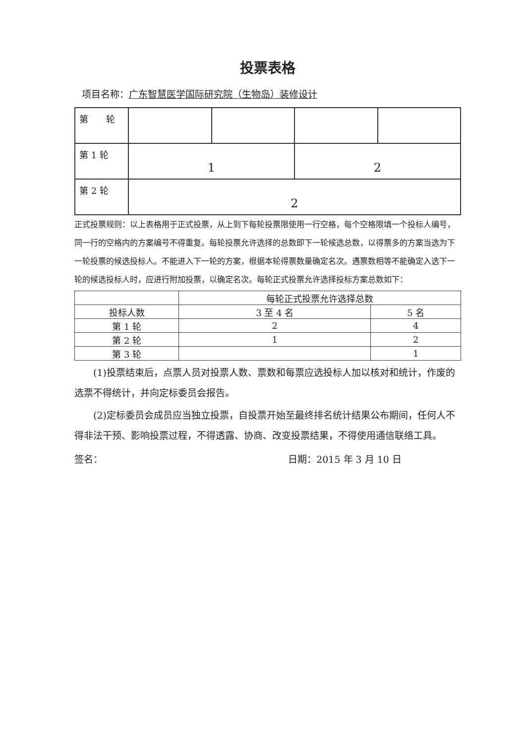投票表格
项目名称：广东智慧医学国际研究院（生物岛）装修设计
| 第 轮 | | | | |
| 第 1 轮 | 1 | | 2 | |
| 第 2 轮 | 2 | | | |
正式投票规则：以上表格用于正式投票，从上到下每轮投票限使用一行空格，每个空格限填一个投标人编号，同一行的空格内的方案编号不得重复。每轮投票允许选择的总数即下一轮候选总数，以得票多的方案当选为下一轮投票的候选投标人。不能进入下一轮的方案，根据本轮得票数量确定名次。遇票数相等不能确定入选下一轮的候选投标人时，应进行附加投票，以确定名次。每轮正式投票允许选择投标方案总数如下：
| | 每轮正式投票允许选择总数 | |
| 投标人数 | 3 至 4 名 | 5 名 |
| 第 1 轮 | 2 | 4 |
| 第 2 轮 | 1 | 2 |
| 第 3 轮 | | 1 |
(1)投票结束后，点票人员对投票人数、票数和每票应选投标人加以核对和统计，作废的选票不得统计，并向定标委员会报告。
(2)定标委员会成员应当独立投票，自投票开始至最终排名统计结果公布期间，任何人不得非法干预、影响投票过程，不得透露、协商、改变投票结果，不得使用通信联络工具。
签名： 日期：2015 年 3 月 10 日